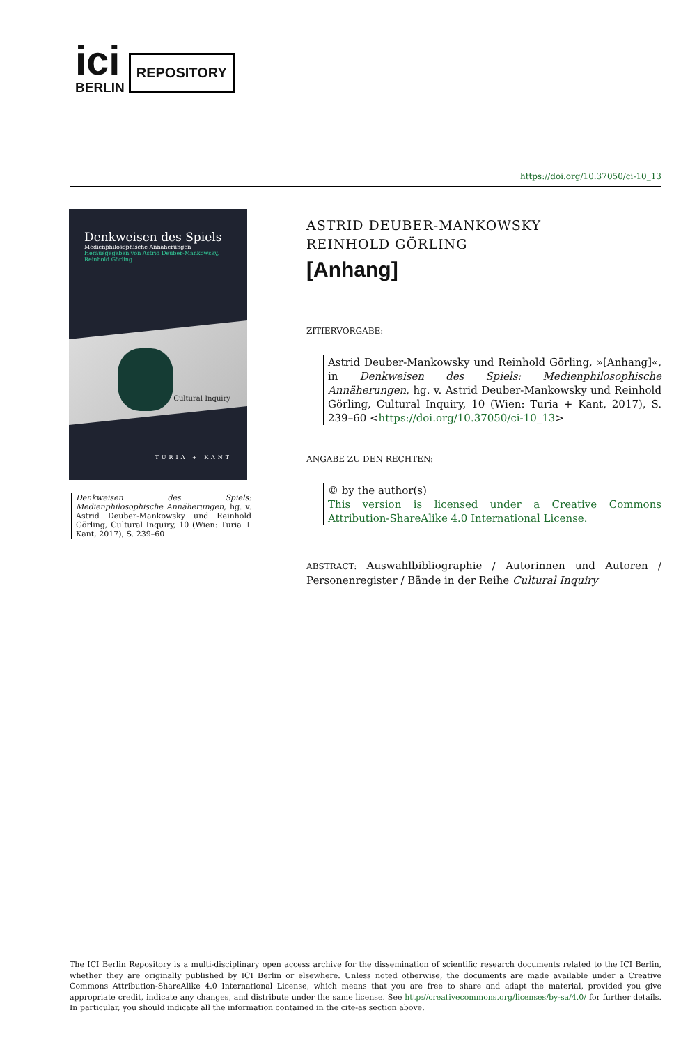ici
BERLIN
REPOSITORY
https://doi.org/10.37050/ci-10_13
Denkweisen des Spiels
Medienphilosophische Annäherungen
Herausgegeben von Astrid Deuber-Mankowsky,
Reinhold Görling
Cultural Inquiry
TURIA + KANT
Denkweisen des Spiels: Medienphilosophische Annäherungen, hg. v. Astrid Deuber-Mankowsky und Reinhold Görling, Cultural Inquiry, 10 (Wien: Turia + Kant, 2017), S. 239–60
ASTRID DEUBER-MANKOWSKY
REINHOLD GÖRLING
[Anhang]
ZITIERVORGABE:
Astrid Deuber-Mankowsky und Reinhold Görling, »[Anhang]«, in Denkweisen des Spiels: Medienphilosophische Annäherungen, hg. v. Astrid Deuber-Mankowsky und Reinhold Görling, Cultural Inquiry, 10 (Wien: Turia + Kant, 2017), S. 239–60 <https://doi.org/10.37050/ci-10_13>
ANGABE ZU DEN RECHTEN:
© by the author(s)
This version is licensed under a Creative Commons Attribution-ShareAlike 4.0 International License.
ABSTRACT: Auswahlbibliographie / Autorinnen und Autoren / Personenregister / Bände in der Reihe Cultural Inquiry
The ICI Berlin Repository is a multi-disciplinary open access archive for the dissemination of scientific research documents related to the ICI Berlin, whether they are originally published by ICI Berlin or elsewhere. Unless noted otherwise, the documents are made available under a Creative Commons Attribution-ShareAlike 4.0 International License, which means that you are free to share and adapt the material, provided you give appropriate credit, indicate any changes, and distribute under the same license. See http://creativecommons.org/licenses/by-sa/4.0/ for further details. In particular, you should indicate all the information contained in the cite-as section above.